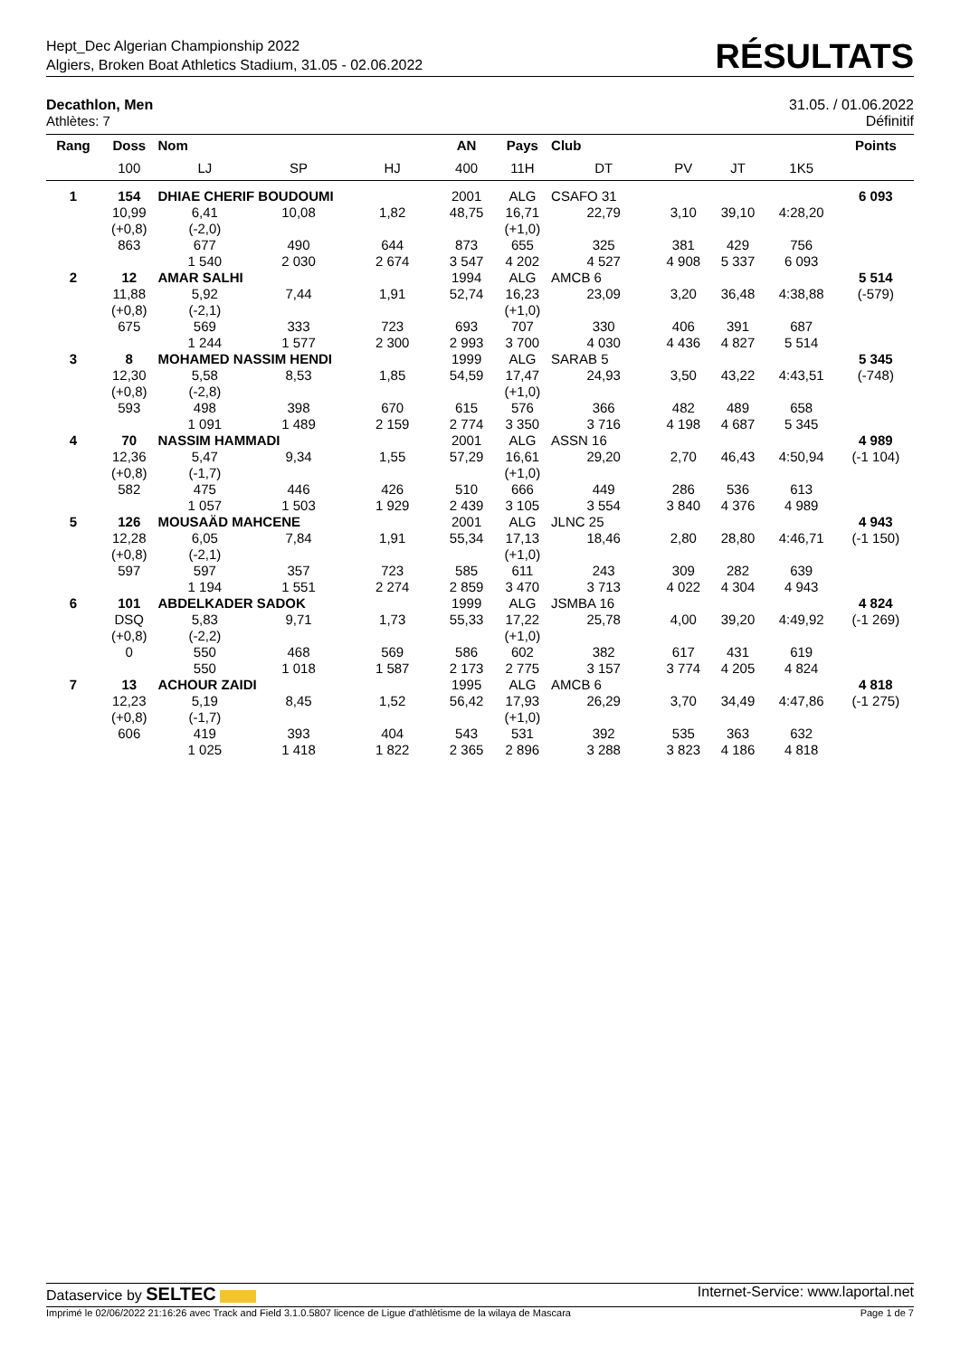Hept_Dec Algerian Championship 2022
Algiers, Broken Boat Athletics Stadium, 31.05 - 02.06.2022
RÉSULTATS
31.05. / 01.06.2022
Définitif
Decathlon, Men
Athlètes: 7
| Rang | Doss | Nom | | | AN | Pays | Club | | | | Points |
| --- | --- | --- | --- | --- | --- | --- | --- | --- | --- | --- | --- |
| | 100 | LJ | SP | HJ | 400 | 11H | DT | PV | JT | 1K5 | |
| 1 | 154 | DHIAE CHERIF BOUDOUMI | | | 2001 | ALG | CSAFO 31 | | | | 6 093 |
| | 10,99 | 6,41 | 10,08 | 1,82 | 48,75 | 16,71 | 22,79 | 3,10 | 39,10 | 4:28,20 | |
| | (+0,8) | (-2,0) | | | | (+1,0) | | | | | |
| | 863 | 677 | 490 | 644 | 873 | 655 | 325 | 381 | 429 | 756 | |
| | | 1 540 | 2 030 | 2 674 | 3 547 | 4 202 | 4 527 | 4 908 | 5 337 | 6 093 | |
| 2 | 12 | AMAR SALHI | | | 1994 | ALG | AMCB 6 | | | | 5 514 |
| | 11,88 | 5,92 | 7,44 | 1,91 | 52,74 | 16,23 | 23,09 | 3,20 | 36,48 | 4:38,88 | (-579) |
| | (+0,8) | (-2,1) | | | | (+1,0) | | | | | |
| | 675 | 569 | 333 | 723 | 693 | 707 | 330 | 406 | 391 | 687 | |
| | | 1 244 | 1 577 | 2 300 | 2 993 | 3 700 | 4 030 | 4 436 | 4 827 | 5 514 | |
| 3 | 8 | MOHAMED NASSIM HENDI | | | 1999 | ALG | SARAB 5 | | | | 5 345 |
| | 12,30 | 5,58 | 8,53 | 1,85 | 54,59 | 17,47 | 24,93 | 3,50 | 43,22 | 4:43,51 | (-748) |
| | (+0,8) | (-2,8) | | | | (+1,0) | | | | | |
| | 593 | 498 | 398 | 670 | 615 | 576 | 366 | 482 | 489 | 658 | |
| | | 1 091 | 1 489 | 2 159 | 2 774 | 3 350 | 3 716 | 4 198 | 4 687 | 5 345 | |
| 4 | 70 | NASSIM HAMMADI | | | 2001 | ALG | ASSN 16 | | | | 4 989 |
| | 12,36 | 5,47 | 9,34 | 1,55 | 57,29 | 16,61 | 29,20 | 2,70 | 46,43 | 4:50,94 | (-1 104) |
| | (+0,8) | (-1,7) | | | | (+1,0) | | | | | |
| | 582 | 475 | 446 | 426 | 510 | 666 | 449 | 286 | 536 | 613 | |
| | | 1 057 | 1 503 | 1 929 | 2 439 | 3 105 | 3 554 | 3 840 | 4 376 | 4 989 | |
| 5 | 126 | MOUSAÄD MAHCENE | | | 2001 | ALG | JLNC 25 | | | | 4 943 |
| | 12,28 | 6,05 | 7,84 | 1,91 | 55,34 | 17,13 | 18,46 | 2,80 | 28,80 | 4:46,71 | (-1 150) |
| | (+0,8) | (-2,1) | | | | (+1,0) | | | | | |
| | 597 | 597 | 357 | 723 | 585 | 611 | 243 | 309 | 282 | 639 | |
| | | 1 194 | 1 551 | 2 274 | 2 859 | 3 470 | 3 713 | 4 022 | 4 304 | 4 943 | |
| 6 | 101 | ABDELKADER SADOK | | | 1999 | ALG | JSMBA 16 | | | | 4 824 |
| | DSQ | 5,83 | 9,71 | 1,73 | 55,33 | 17,22 | 25,78 | 4,00 | 39,20 | 4:49,92 | (-1 269) |
| | (+0,8) | (-2,2) | | | | (+1,0) | | | | | |
| | 0 | 550 | 468 | 569 | 586 | 602 | 382 | 617 | 431 | 619 | |
| | | 550 | 1 018 | 1 587 | 2 173 | 2 775 | 3 157 | 3 774 | 4 205 | 4 824 | |
| 7 | 13 | ACHOUR ZAIDI | | | 1995 | ALG | AMCB 6 | | | | 4 818 |
| | 12,23 | 5,19 | 8,45 | 1,52 | 56,42 | 17,93 | 26,29 | 3,70 | 34,49 | 4:47,86 | (-1 275) |
| | (+0,8) | (-1,7) | | | | (+1,0) | | | | | |
| | 606 | 419 | 393 | 404 | 543 | 531 | 392 | 535 | 363 | 632 | |
| | | 1 025 | 1 418 | 1 822 | 2 365 | 2 896 | 3 288 | 3 823 | 4 186 | 4 818 | |
Internet-Service: www.laportal.net
Dataservice by SELTEC
Page 1 de 7 Imprimé le 02/06/2022 21:16:26 avec Track and Field 3.1.0.5807 licence de Ligue d'athlètisme de la wilaya de Mascara